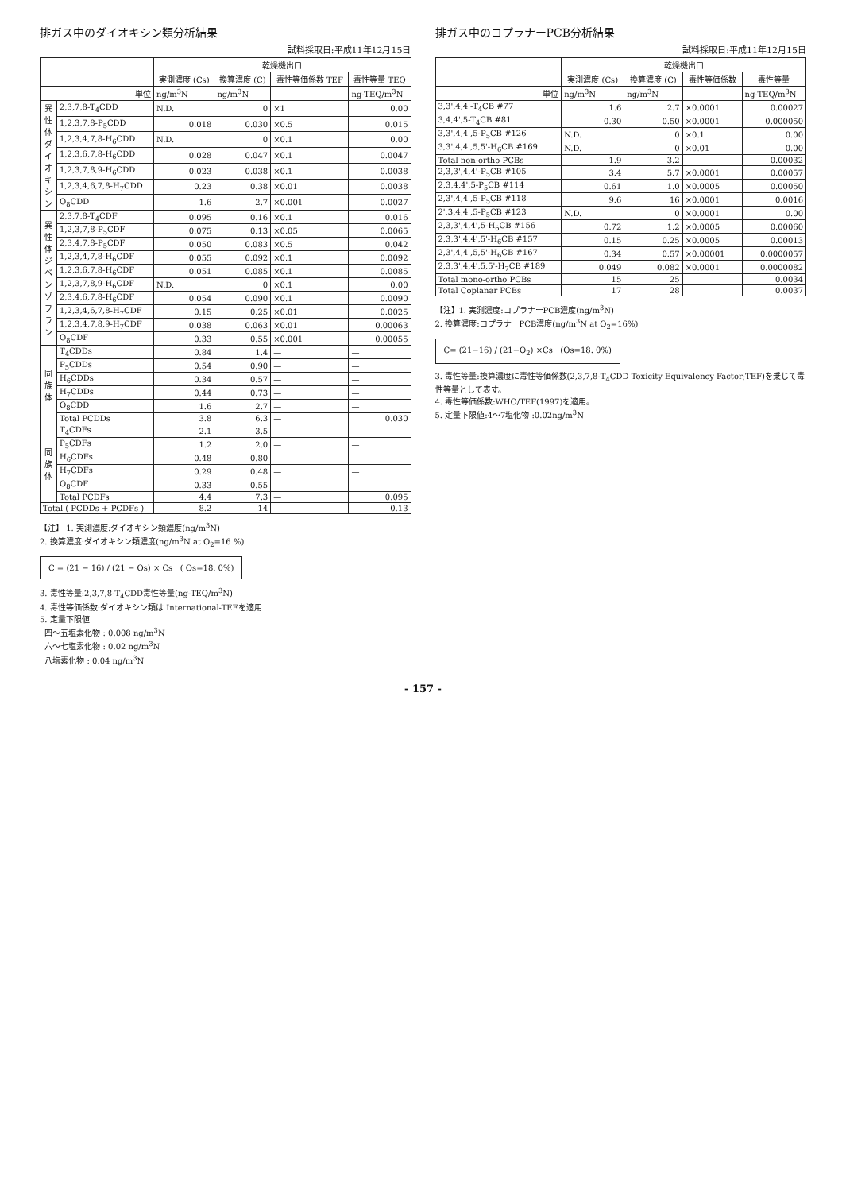排ガス中のダイオキシン類分析結果
試料採取日:平成11年12月15日
| | | 乾燥機出口 | | | |
| --- | --- | --- | --- | --- | --- |
| | | 実測濃度 (Cs) | 換算濃度 (C) | 毒性等価係数 TEF | 毒性等量 TEQ |
| 単位 | | ng/m<sup>3</sup>N | ng/m<sup>3</sup>N | | ng-TEQ/m<sup>3</sup>N |
| 異性体 ダイオキシン | 2,3,7,8-T<sub>4</sub>CDD | N.D. | 0 | ×1 | 0.00 |
| | 1,2,3,7,8-P<sub>5</sub>CDD | 0.018 | 0.030 | ×0.5 | 0.015 |
| | 1,2,3,4,7,8-H<sub>6</sub>CDD | N.D. | 0 | ×0.1 | 0.00 |
| | 1,2,3,6,7,8-H<sub>6</sub>CDD | 0.028 | 0.047 | ×0.1 | 0.0047 |
| | 1,2,3,7,8,9-H<sub>6</sub>CDD | 0.023 | 0.038 | ×0.1 | 0.0038 |
| | 1,2,3,4,6,7,8-H<sub>7</sub>CDD | 0.23 | 0.38 | ×0.01 | 0.0038 |
| | O<sub>8</sub>CDD | 1.6 | 2.7 | ×0.001 | 0.0027 |
| 異性体 ジベンゾフラン | 2,3,7,8-T<sub>4</sub>CDF | 0.095 | 0.16 | ×0.1 | 0.016 |
| | 1,2,3,7,8-P<sub>5</sub>CDF | 0.075 | 0.13 | ×0.05 | 0.0065 |
| | 2,3,4,7,8-P<sub>5</sub>CDF | 0.050 | 0.083 | ×0.5 | 0.042 |
| | 1,2,3,4,7,8-H<sub>6</sub>CDF | 0.055 | 0.092 | ×0.1 | 0.0092 |
| | 1,2,3,6,7,8-H<sub>6</sub>CDF | 0.051 | 0.085 | ×0.1 | 0.0085 |
| | 1,2,3,7,8,9-H<sub>6</sub>CDF | N.D. | 0 | ×0.1 | 0.00 |
| | 2,3,4,6,7,8-H<sub>6</sub>CDF | 0.054 | 0.090 | ×0.1 | 0.0090 |
| | 1,2,3,4,6,7,8-H<sub>7</sub>CDF | 0.15 | 0.25 | ×0.01 | 0.0025 |
| | 1,2,3,4,7,8,9-H<sub>7</sub>CDF | 0.038 | 0.063 | ×0.01 | 0.00063 |
| | O<sub>8</sub>CDF | 0.33 | 0.55 | ×0.001 | 0.00055 |
| 同族体 | T<sub>4</sub>CDDs | 0.84 | 1.4 | — | — |
| | P<sub>5</sub>CDDs | 0.54 | 0.90 | — | — |
| | H<sub>6</sub>CDDs | 0.34 | 0.57 | — | — |
| | H<sub>7</sub>CDDs | 0.44 | 0.73 | — | — |
| | O<sub>8</sub>CDD | 1.6 | 2.7 | — | — |
| | Total PCDDs | 3.8 | 6.3 | — | 0.030 |
| 同族体 | T<sub>4</sub>CDFs | 2.1 | 3.5 | — | — |
| | P<sub>5</sub>CDFs | 1.2 | 2.0 | — | — |
| | H<sub>6</sub>CDFs | 0.48 | 0.80 | — | — |
| | H<sub>7</sub>CDFs | 0.29 | 0.48 | — | — |
| | O<sub>8</sub>CDF | 0.33 | 0.55 | — | — |
| | Total PCDFs | 4.4 | 7.3 | — | 0.095 |
| Total ( PCDDs + PCDFs ) | | 8.2 | 14 | — | 0.13 |
【注】 1. 実測濃度:ダイオキシン類濃度(ng/m<sup>3</sup>N)
2. 換算濃度:ダイオキシン類濃度(ng/m<sup>3</sup>N at O<sub>2</sub>=16 %)
C = (21 − 16) / (21 − Os) × Cs ( Os=18. 0%)
3. 毒性等量:2,3,7,8-T<sub>4</sub>CDD毒性等量(ng-TEQ/m<sup>3</sup>N)
4. 毒性等価係数:ダイオキシン類は International-TEFを適用
5. 定量下限値
四～五塩素化物 : 0.008 ng/m<sup>3</sup>N
六～七塩素化物 : 0.02 ng/m<sup>3</sup>N
八塩素化物 : 0.04 ng/m<sup>3</sup>N
排ガス中のコプラナーPCB分析結果
試料採取日:平成11年12月15日
| | 乾燥機出口 | | | |
| --- | --- | --- | --- | --- |
| | 実測濃度 (Cs) | 換算濃度 (C) | 毒性等価係数 | 毒性等量 |
| 単位 | ng/m<sup>3</sup>N | ng/m<sup>3</sup>N | | ng-TEQ/m<sup>3</sup>N |
| 3,3',4,4'-T<sub>4</sub>CB #77 | 1.6 | 2.7 | ×0.0001 | 0.00027 |
| 3,4,4',5-T<sub>4</sub>CB #81 | 0.30 | 0.50 | ×0.0001 | 0.000050 |
| 3,3',4,4',5-P<sub>5</sub>CB #126 | N.D. | 0 | ×0.1 | 0.00 |
| 3,3',4,4',5,5'-H<sub>6</sub>CB #169 | N.D. | 0 | ×0.01 | 0.00 |
| Total non-ortho PCBs | 1.9 | 3.2 | | 0.00032 |
| 2,3,3',4,4'-P<sub>5</sub>CB #105 | 3.4 | 5.7 | ×0.0001 | 0.00057 |
| 2,3,4,4',5-P<sub>5</sub>CB #114 | 0.61 | 1.0 | ×0.0005 | 0.00050 |
| 2,3',4,4',5-P<sub>5</sub>CB #118 | 9.6 | 16 | ×0.0001 | 0.0016 |
| 2',3,4,4',5-P<sub>5</sub>CB #123 | N.D. | 0 | ×0.0001 | 0.00 |
| 2,3,3',4,4',5-H<sub>6</sub>CB #156 | 0.72 | 1.2 | ×0.0005 | 0.00060 |
| 2,3,3',4,4',5'-H<sub>6</sub>CB #157 | 0.15 | 0.25 | ×0.0005 | 0.00013 |
| 2,3',4,4',5,5'-H<sub>6</sub>CB #167 | 0.34 | 0.57 | ×0.00001 | 0.0000057 |
| 2,3,3',4,4',5,5'-H<sub>7</sub>CB #189 | 0.049 | 0.082 | ×0.0001 | 0.0000082 |
| Total mono-ortho PCBs | 15 | 25 | | 0.0034 |
| Total Coplanar PCBs | 17 | 28 | | 0.0037 |
【注】1. 実測濃度:コプラナーPCB濃度(ng/m<sup>3</sup>N)
2. 換算濃度:コプラナーPCB濃度(ng/m<sup>3</sup>N at O<sub>2</sub>=16%)
C= (21−16) / (21−O<sub>2</sub>) ×Cs (Os=18. 0%)
3. 毒性等量:換算濃度に毒性等価係数(2,3,7,8-T<sub>4</sub>CDD Toxicity Equivalency Factor;TEF)を乗じて毒性等量として表す。
4. 毒性等価係数:WHO/TEF(1997)を適用。
5. 定量下限値:4～7塩化物 :0.02ng/m<sup>3</sup>N
- 157 -